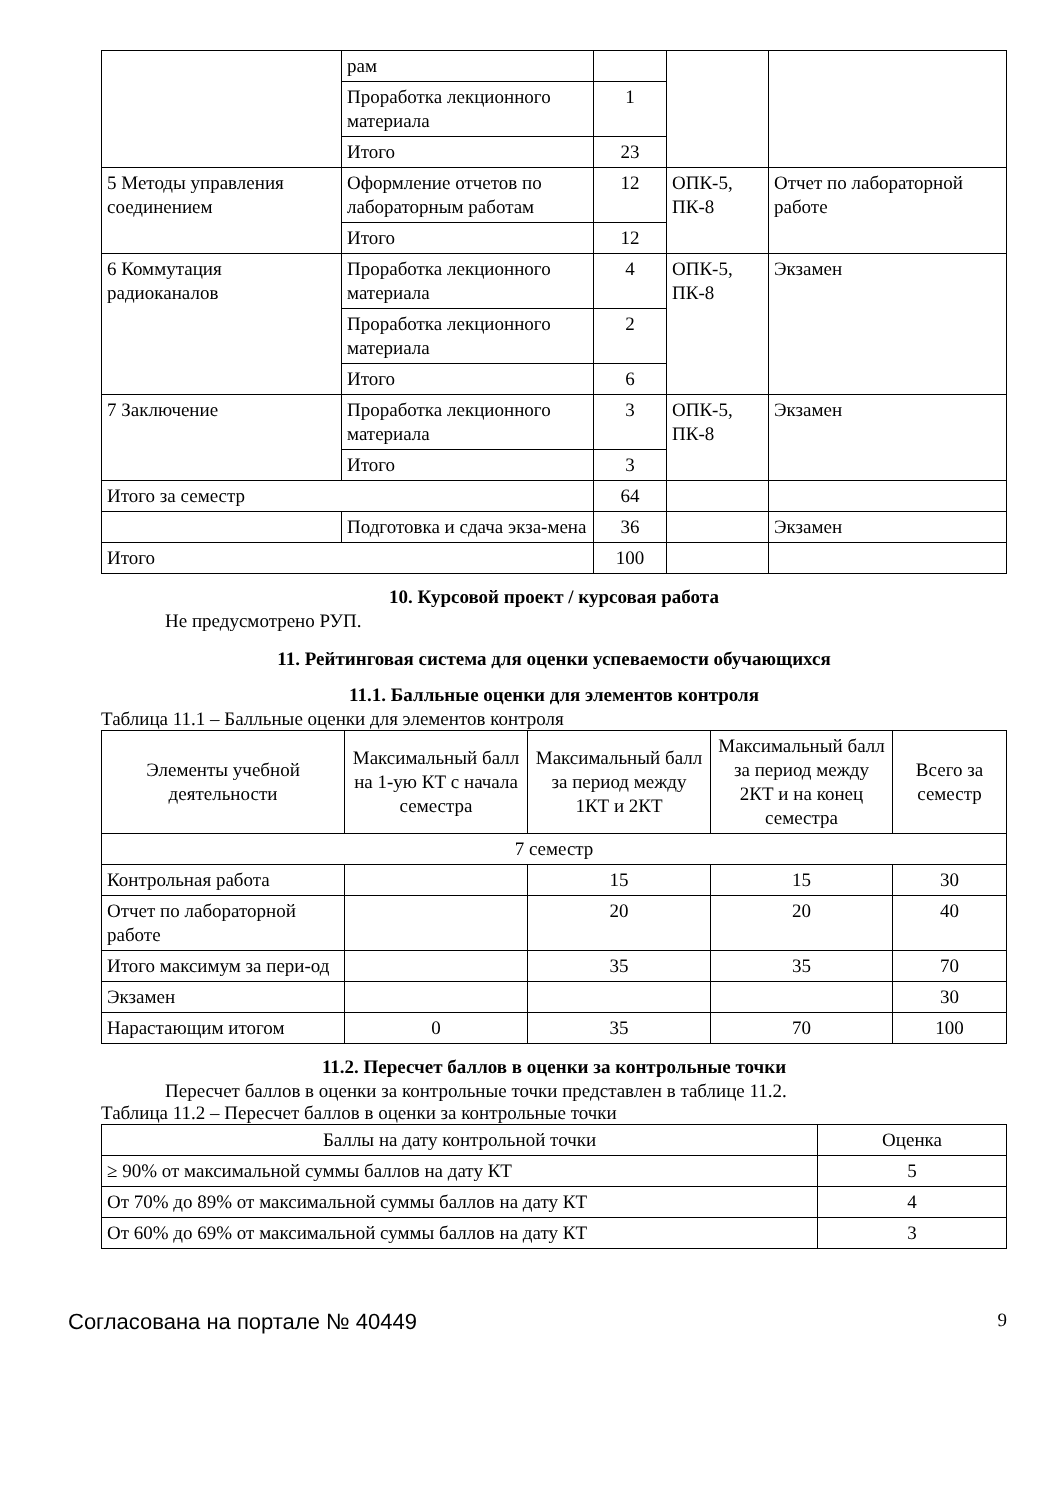| | рам | | | |
| | Проработка лекционного материала | 1 | | |
| | Итого | 23 | | |
| 5 Методы управления соединением | Оформление отчетов по лабораторным работам | 12 | ОПК-5, ПК-8 | Отчет по лабораторной работе |
| | Итого | 12 | | |
| 6 Коммутация радиоканалов | Проработка лекционного материала | 4 | ОПК-5, ПК-8 | Экзамен |
| | Проработка лекционного материала | 2 | | |
| | Итого | 6 | | |
| 7 Заключение | Проработка лекционного материала | 3 | ОПК-5, ПК-8 | Экзамен |
| | Итого | 3 | | |
| Итого за семестр | | 64 | | |
| | Подготовка и сдача экза-мена | 36 | | Экзамен |
| Итого | | 100 | | |
10. Курсовой проект / курсовая работа
Не предусмотрено РУП.
11. Рейтинговая система для оценки успеваемости обучающихся
11.1. Балльные оценки для элементов контроля
Таблица 11.1 – Балльные оценки для элементов контроля
| Элементы учебной деятельности | Максимальный балл на 1-ую КТ с начала семестра | Максимальный балл за период между 1КТ и 2КТ | Максимальный балл за период между 2КТ и на конец семестра | Всего за семестр |
| --- | --- | --- | --- | --- |
| 7 семестр | | | | |
| Контрольная работа | | 15 | 15 | 30 |
| Отчет по лабораторной работе | | 20 | 20 | 40 |
| Итого максимум за пери-од | | 35 | 35 | 70 |
| Экзамен | | | | 30 |
| Нарастающим итогом | 0 | 35 | 70 | 100 |
11.2. Пересчет баллов в оценки за контрольные точки
Пересчет баллов в оценки за контрольные точки представлен в таблице 11.2.
Таблица 11.2 – Пересчет баллов в оценки за контрольные точки
| Баллы на дату контрольной точки | Оценка |
| ≥ 90% от максимальной суммы баллов на дату КТ | 5 |
| От 70% до 89% от максимальной суммы баллов на дату КТ | 4 |
| От 60% до 69% от максимальной суммы баллов на дату КТ | 3 |
Согласована на портале № 40449 9